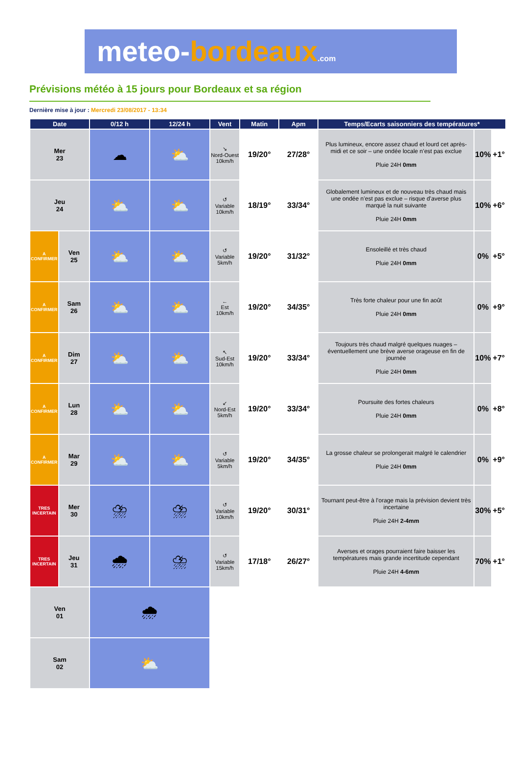meteo-bordeaux.com
Prévisions météo à 15 jours pour Bordeaux et sa région
Dernière mise à jour : Mercredi 23/08/2017 - 13:34
| Date | | 0/12 h | 12/24 h | Vent | Matin | Apm | Temps/Ecarts saisonniers des températures* | | |
| --- | --- | --- | --- | --- | --- | --- | --- | --- | --- |
| Mer 23 | | ☁ | ⛅ | ↘ Nord-Ouest 10km/h | 19/20° | 27/28° | Plus lumineux, encore assez chaud et lourd cet après-midi et ce soir – une ondée locale n’est pas exclue Pluie 24H 0mm | 10% | +1° |
| Jeu 24 | | ⛅ | ⛅ | ↺ Variable 10km/h | 18/19° | 33/34° | Globalement lumineux et de nouveau très chaud mais une ondée n’est pas exclue – risque d’averse plus marqué la nuit suivante Pluie 24H 0mm | 10% | +6° |
| A CONFIRMER | Ven 25 | ⛅ | ⛅ | ↺ Variable 5km/h | 19/20° | 31/32° | Ensoleillé et très chaud Pluie 24H 0mm | 0% | +5° |
| A CONFIRMER | Sam 26 | ⛅ | ⛅ | ← Est 10km/h | 19/20° | 34/35° | Très forte chaleur pour une fin août Pluie 24H 0mm | 0% | +9° |
| A CONFIRMER | Dim 27 | ⛅ | ⛅ | ↖ Sud-Est 10km/h | 19/20° | 33/34° | Toujours très chaud malgré quelques nuages – éventuellement une brève averse orageuse en fin de journée Pluie 24H 0mm | 10% | +7° |
| A CONFIRMER | Lun 28 | ⛅ | ⛅ | ↙ Nord-Est 5km/h | 19/20° | 33/34° | Poursuite des fortes chaleurs Pluie 24H 0mm | 0% | +8° |
| A CONFIRMER | Mar 29 | ⛅ | ⛅ | ↺ Variable 5km/h | 19/20° | 34/35° | La grosse chaleur se prolongerait malgré le calendrier Pluie 24H 0mm | 0% | +9° |
| TRES INCERTAIN | Mer 30 | ⛈ | ⛈ | ↺ Variable 10km/h | 19/20° | 30/31° | Tournant peut-être à l’orage mais la prévision devient très incertaine Pluie 24H 2-4mm | 30% | +5° |
| TRES INCERTAIN | Jeu 31 | 🌧 | ⛈ | ↺ Variable 15km/h | 17/18° | 26/27° | Averses et orages pourraient faire baisser les températures mais grande incertitude cependant Pluie 24H 4-6mm | 70% | +1° |
| Ven 01 | | 🌧 | | | | | | | |
| Sam 02 | | ⛅ | | | | | | | |